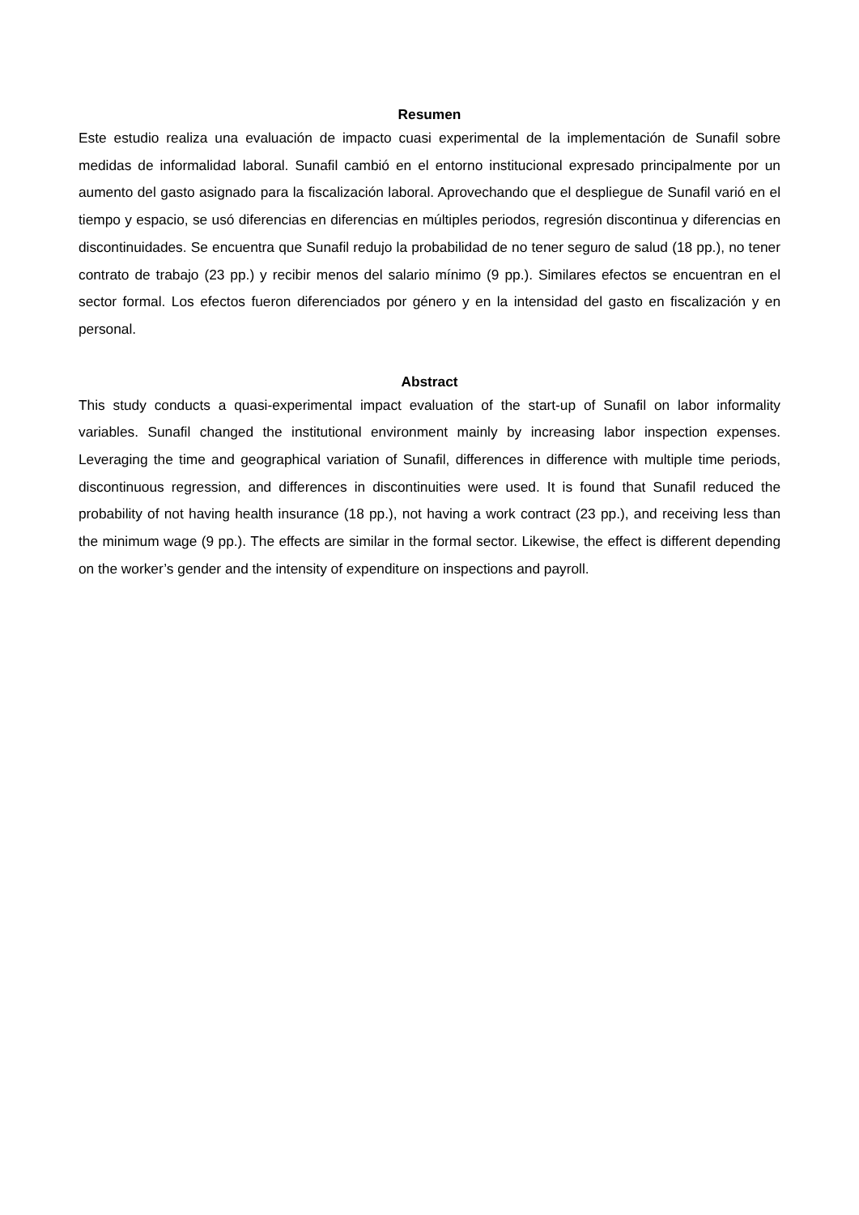Resumen
Este estudio realiza una evaluación de impacto cuasi experimental de la implementación de Sunafil sobre medidas de informalidad laboral. Sunafil cambió en el entorno institucional expresado principalmente por un aumento del gasto asignado para la fiscalización laboral. Aprovechando que el despliegue de Sunafil varió en el tiempo y espacio, se usó diferencias en diferencias en múltiples periodos, regresión discontinua y diferencias en discontinuidades. Se encuentra que Sunafil redujo la probabilidad de no tener seguro de salud (18 pp.), no tener contrato de trabajo (23 pp.) y recibir menos del salario mínimo (9 pp.). Similares efectos se encuentran en el sector formal. Los efectos fueron diferenciados por género y en la intensidad del gasto en fiscalización y en personal.
Abstract
This study conducts a quasi-experimental impact evaluation of the start-up of Sunafil on labor informality variables. Sunafil changed the institutional environment mainly by increasing labor inspection expenses. Leveraging the time and geographical variation of Sunafil, differences in difference with multiple time periods, discontinuous regression, and differences in discontinuities were used. It is found that Sunafil reduced the probability of not having health insurance (18 pp.), not having a work contract (23 pp.), and receiving less than the minimum wage (9 pp.). The effects are similar in the formal sector. Likewise, the effect is different depending on the worker’s gender and the intensity of expenditure on inspections and payroll.